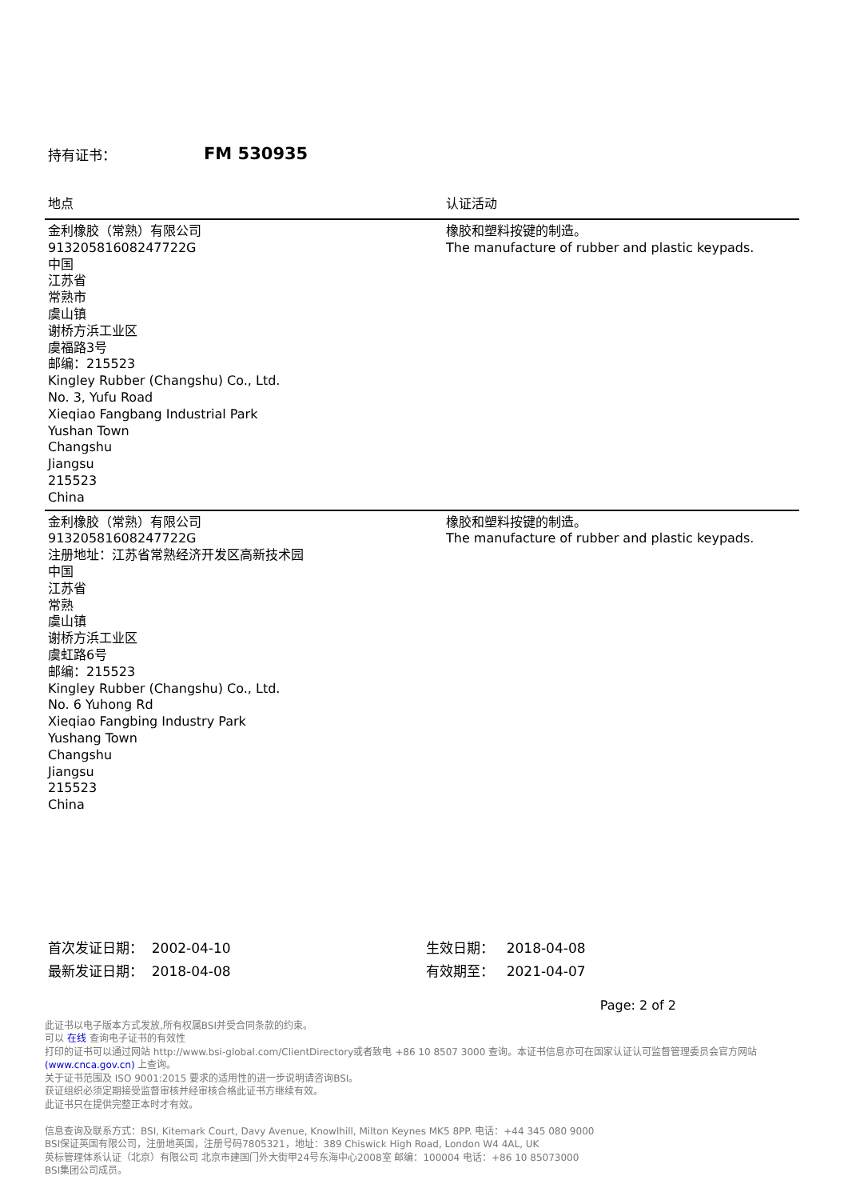持有证书： FM 530935
| 地点 | 认证活动 |
| --- | --- |
| 金利橡胶（常熟）有限公司 91320581608247722G 中国 江苏省 常熟市 虞山镇 谢桥方浜工业区 虞福路3号 邮编：215523 Kingley Rubber (Changshu) Co., Ltd. No. 3, Yufu Road Xieqiao Fangbang Industrial Park Yushan Town Changshu Jiangsu 215523 China | 橡胶和塑料按键的制造。 The manufacture of rubber and plastic keypads. |
| 金利橡胶（常熟）有限公司 91320581608247722G 注册地址：江苏省常熟经济开发区高新技术园 中国 江苏省 常熟 虞山镇 谢桥方浜工业区 虞虹路6号 邮编：215523 Kingley Rubber (Changshu) Co., Ltd. No. 6 Yuhong Rd Xieqiao Fangbing Industry Park Yushang Town Changshu Jiangsu 215523 China | 橡胶和塑料按键的制造。 The manufacture of rubber and plastic keypads. |
首次发证日期： 2002-04-10
最新发证日期： 2018-04-08
生效日期： 2018-04-08
有效期至： 2021-04-07
Page: 2 of 2
此证书以电子版本方式发放,所有权属BSI并受合同条款的约束。
可以 在线 查询电子证书的有效性
打印的证书可以通过网站 http://www.bsi-global.com/ClientDirectory或者致电 +86 10 8507 3000 查询。本证书信息亦可在国家认证认可监督管理委员会官方网站 (www.cnca.gov.cn) 上查询。
关于证书范围及 ISO 9001:2015 要求的适用性的进一步说明请咨询BSI。
获证组织必须定期接受监督审核并经审核合格此证书方继续有效。
此证书只在提供完整正本时才有效。
信息查询及联系方式：BSI, Kitemark Court, Davy Avenue, Knowlhill, Milton Keynes MK5 8PP. 电话：+44 345 080 9000
BSI保证英国有限公司，注册地英国，注册号码7805321，地址：389 Chiswick High Road, London W4 4AL, UK
英标管理体系认证（北京）有限公司 北京市建国门外大街甲24号东海中心2008室 邮编：100004 电话：+86 10 85073000
BSI集团公司成员。